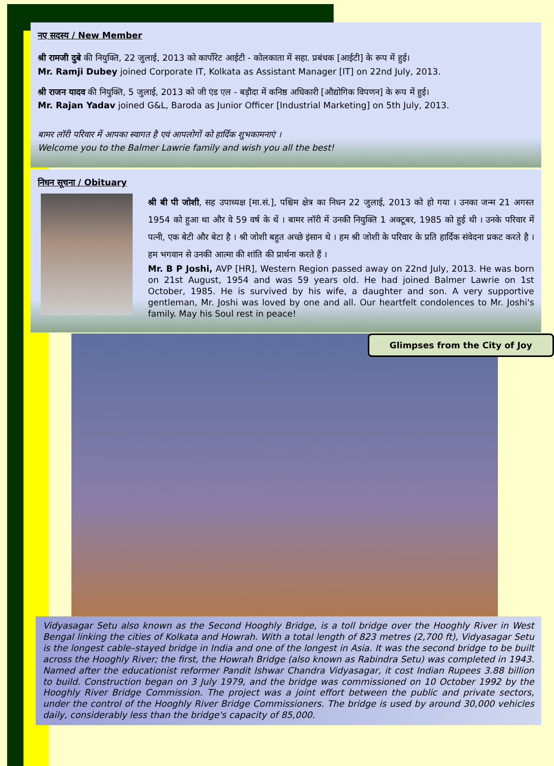नए सदस्य / New Member
श्री रामजी दुबे की नियुक्ति, 22 जुलाई, 2013 को कार्पोरेट आईटी - कोलकाता में सहा. प्रबंधक [आईटी] के रूप में हुई।
Mr. Ramji Dubey joined Corporate IT, Kolkata as Assistant Manager [IT] on 22nd July, 2013.
श्री राजन यादव की नियुक्ति, 5 जुलाई, 2013 को जी एंड एल - बड़ौदा में कनिष्ठ अधिकारी [औद्योगिक विपणन] के रूप में हुई।
Mr. Rajan Yadav joined G&L, Baroda as Junior Officer [Industrial Marketing] on 5th July, 2013.
बामर लॉरी परिवार में आपका स्वागत है एवं आपलोगों को हार्दिक शुभकामनाएं ।
Welcome you to the Balmer Lawrie family and wish you all the best!
निधन सूचना / Obituary
श्री बी पी जोशी, सह उपाध्यक्ष [मा.सं.], पश्चिम क्षेत्र का निधन 22 जुलाई, 2013 को हो गया । उनका जन्म 21 अगस्त 1954 को हुआ था और वे 59 वर्ष के थें । बामर लॉरी में उनकी नियुक्ति 1 अक्टूबर, 1985 को हुई थी । उनके परिवार में पत्नी, एक बेटी और बेटा है । श्री जोशी बहुत अच्छे इंसान थे । हम श्री जोशी के परिवार के प्रति हार्दिक संवेदना प्रकट करते है । हम भगवान से उनकी आत्मा की शांति की प्रार्थना करते हैं ।
Mr. B P Joshi, AVP [HR], Western Region passed away on 22nd July, 2013. He was born on 21st August, 1954 and was 59 years old. He had joined Balmer Lawrie on 1st October, 1985. He is survived by his wife, a daughter and son. A very supportive gentleman, Mr. Joshi was loved by one and all. Our heartfelt condolences to Mr. Joshi's family. May his Soul rest in peace!
Glimpses from the City of Joy
Vidyasagar Setu also known as the Second Hooghly Bridge, is a toll bridge over the Hooghly River in West Bengal linking the cities of Kolkata and Howrah. With a total length of 823 metres (2,700 ft), Vidyasagar Setu is the longest cable–stayed bridge in India and one of the longest in Asia. It was the second bridge to be built across the Hooghly River; the first, the Howrah Bridge (also known as Rabindra Setu) was completed in 1943. Named after the educationist reformer Pandit Ishwar Chandra Vidyasagar, it cost Indian Rupees 3.88 billion to build. Construction began on 3 July 1979, and the bridge was commissioned on 10 October 1992 by the Hooghly River Bridge Commission. The project was a joint effort between the public and private sectors, under the control of the Hooghly River Bridge Commissioners. The bridge is used by around 30,000 vehicles daily, considerably less than the bridge's capacity of 85,000.